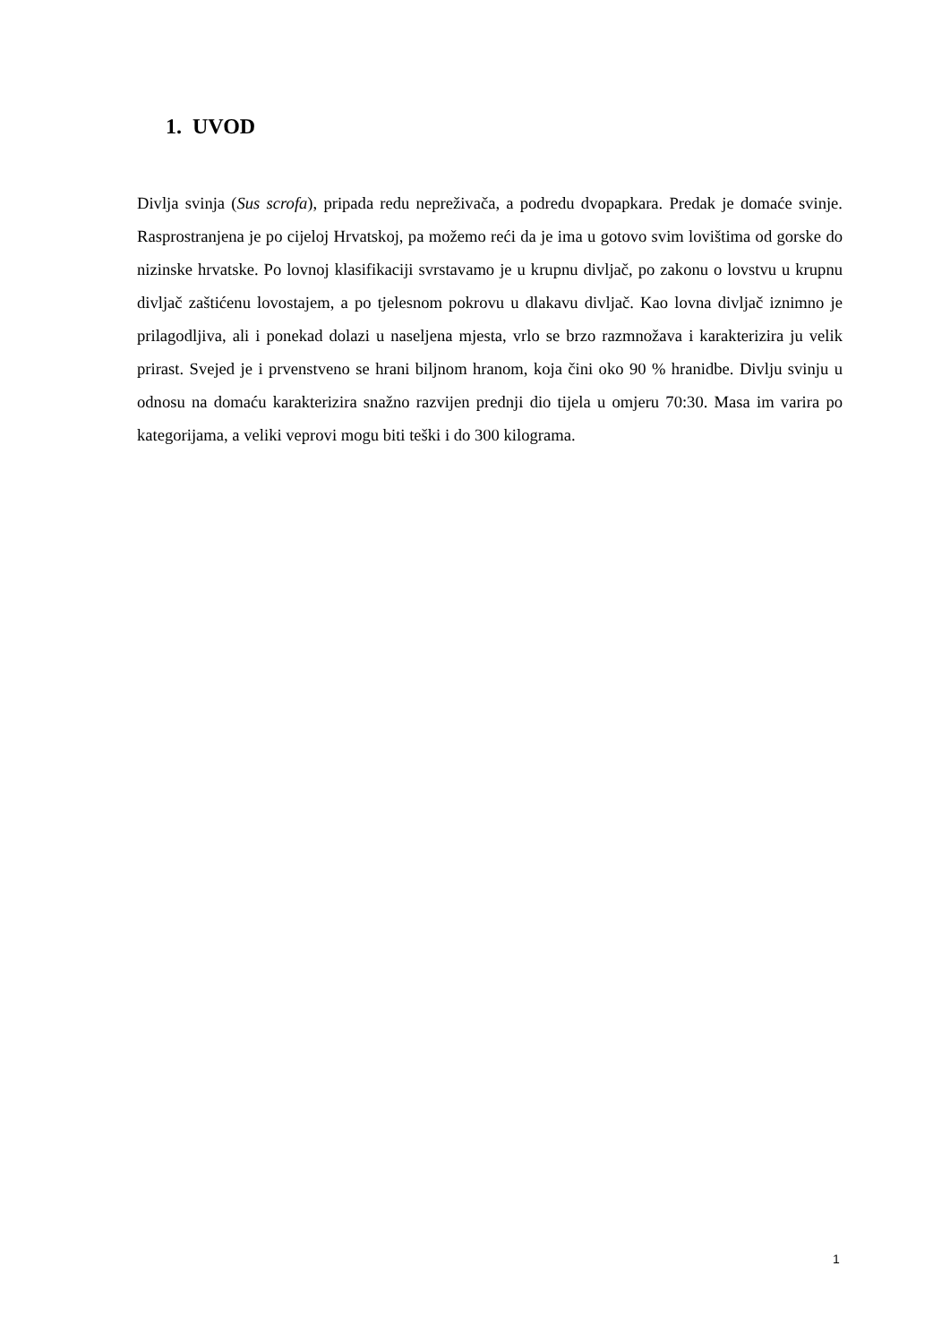1. UVOD
Divlja svinja (Sus scrofa), pripada redu nepreživača, a podredu dvopapkara. Predak je domaće svinje. Rasprostranjena je po cijeloj Hrvatskoj, pa možemo reći da je ima u gotovo svim lovištima od gorske do nizinske hrvatske. Po lovnoj klasifikaciji svrstavamo je u krupnu divljač, po zakonu o lovstvu u krupnu divljač zaštićenu lovostajem, a po tjelesnom pokrovu u dlakavu divljač. Kao lovna divljač iznimno je prilagodljiva, ali i ponekad dolazi u naseljena mjesta, vrlo se brzo razmnožava i karakterizira ju velik prirast. Svejed je i prvenstveno se hrani biljnom hranom, koja čini oko 90 % hranidbe. Divlju svinju u odnosu na domaću karakterizira snažno razvijen prednji dio tijela u omjeru 70:30. Masa im varira po kategorijama, a veliki veprovi mogu biti teški i do 300 kilograma.
1